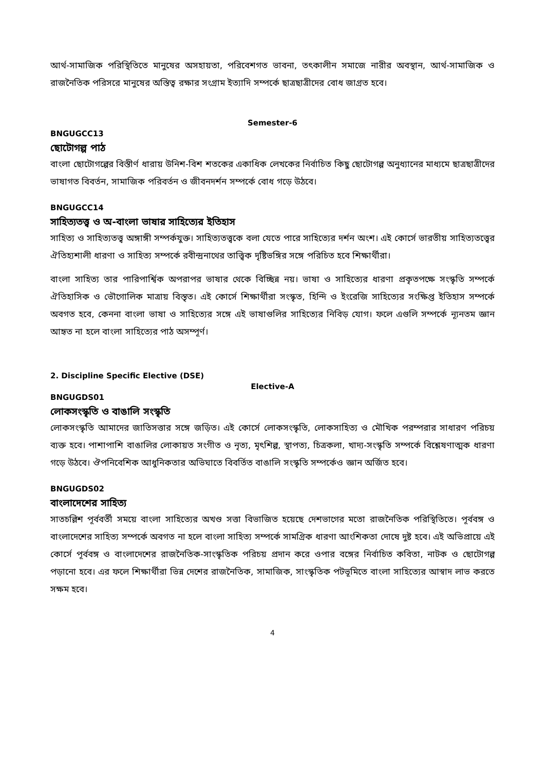আর্থ-সামাজিক পরিস্থিতিতে মানুষের অসহায়তা, পরিবেশগত ভাবনা, তৎকালীন সমাজে নারীর অবস্থান, আর্থ-সামাজিক ও রাজনৈতিক পরিসরে মানুষের অস্তিত্ব রক্ষার সংগ্রাম ইত্যাদি সম্পর্কে ছাত্রছাত্রীদের বোধ জাগ্রত হবে।
Semester-6
BNGUGCC13
ছোটোগল্প পাঠ
বাংলা ছোটোগল্পের বিস্তীর্ণ ধারায় উনিশ-বিশ শতকের একাধিক লেখকের নির্বাচিত কিছু ছোটোগল্প অনুধ্যানের মাধ্যমে ছাত্রছাত্রীদের ভাষাগত বিবর্তন, সামাজিক পরিবর্তন ও জীবনদর্শন সম্পর্কে বোধ গড়ে উঠবে।
BNGUGCC14
সাহিত্যতত্ত্ব ও অ-বাংলা ভাষার সাহিত্যের ইতিহাস
সাহিত্য ও সাহিত্যতত্ত্ব অঙ্গাঙ্গী সম্পর্কযুক্ত। সাহিত্যতত্ত্বকে বলা যেতে পারে সাহিত্যের দর্শন অংশ। এই কোর্সে ভারতীয় সাহিত্যতত্ত্বের ঐতিহ্যশালী ধারণা ও সাহিত্য সম্পর্কে রবীন্দ্রনাথের তাত্ত্বিক দৃষ্টিভঙ্গির সঙ্গে পরিচিত হবে শিক্ষার্থীরা।
বাংলা সাহিত্য তার পারিপার্শ্বিক অপরাপর ভাষার থেকে বিচ্ছিন্ন নয়। ভাষা ও সাহিত্যের ধারণা প্রকৃতপক্ষে সংস্কৃতি সম্পর্কে ঐতিহাসিক ও ভৌগোলিক মাত্রায় বিস্তৃত। এই কোর্সে শিক্ষার্থীরা সংস্কৃত, হিন্দি ও ইংরেজি সাহিত্যের সংক্ষিপ্ত ইতিহাস সম্পর্কে অবগত হবে, কেননা বাংলা ভাষা ও সাহিত্যের সঙ্গে এই ভাষাগুলির সাহিত্যের নিবিড় যোগ। ফলে এগুলি সম্পর্কে ন্যূনতম জ্ঞান আহৃত না হলে বাংলা সাহিত্যের পাঠ অসম্পূর্ণ।
2. Discipline Specific Elective (DSE)
Elective-A
BNGUGDS01
লোকসংস্কৃতি ও বাঙালি সংস্কৃতি
লোকসংস্কৃতি আমাদের জাতিসত্তার সঙ্গে জড়িত। এই কোর্সে লোকসংস্কৃতি, লোকসাহিত্য ও মৌখিক পরম্পরার সাধারণ পরিচয় ব্যক্ত হবে। পাশাপাশি বাঙালির লোকায়ত সংগীত ও নৃত্য, মৃৎশিল্প, স্থাপত্য, চিত্রকলা, খাদ্য-সংস্কৃতি সম্পর্কে বিশ্লেষণাত্মক ধারণা গড়ে উঠবে। ঔপনিবেশিক আধুনিকতার অভিঘাতে বিবর্তিত বাঙালি সংস্কৃতি সম্পর্কেও জ্ঞান অর্জিত হবে।
BNGUGDS02
বাংলাদেশের সাহিত্য
সাতচল্লিশ পূর্ববর্তী সময়ে বাংলা সাহিত্যের অখণ্ড সত্তা বিভাজিত হয়েছে দেশভাগের মতো রাজনৈতিক পরিস্থিতিতে। পূর্ববঙ্গ ও বাংলাদেশের সাহিত্য সম্পর্কে অবগত না হলে বাংলা সাহিত্য সম্পর্কে সামগ্রিক ধারণা আংশিকতা দোষে দুষ্ট হবে। এই অভিপ্রায়ে এই কোর্সে পূর্ববঙ্গ ও বাংলাদেশের রাজনৈতিক-সাংস্কৃতিক পরিচয় প্রদান করে ওপার বঙ্গের নির্বাচিত কবিতা, নাটক ও ছোটোগল্প পড়ানো হবে। এর ফলে শিক্ষার্থীরা ভিন্ন দেশের রাজনৈতিক, সামাজিক, সাংস্কৃতিক পটভূমিতে বাংলা সাহিত্যের আস্বাদ লাভ করতে সক্ষম হবে।
4